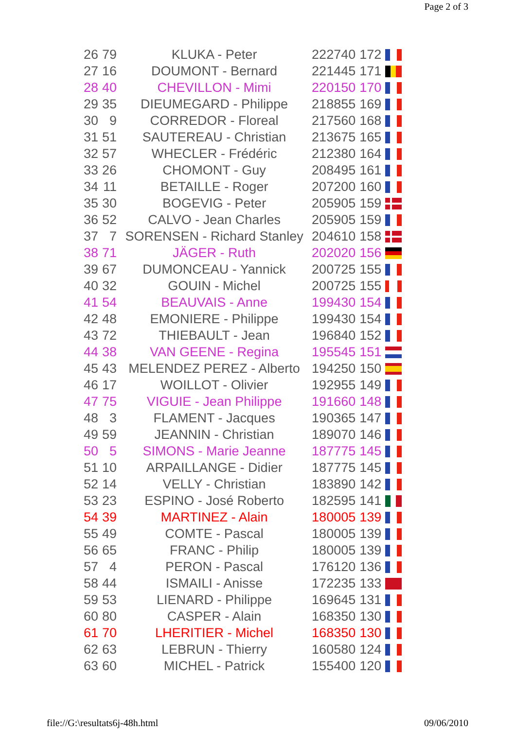Page 2 of 3
| 26 | 79 | KLUKA - Peter | 222740 | 172 | |
| 27 | 16 | DOUMONT - Bernard | 221445 | 171 | |
| 28 | 40 | CHEVILLON - Mimi | 220150 | 170 | |
| 29 | 35 | DIEUMEGARD - Philippe | 218855 | 169 | |
| 30 | 9 | CORREDOR - Floreal | 217560 | 168 | |
| 31 | 51 | SAUTEREAU - Christian | 213675 | 165 | |
| 32 | 57 | WHECLER - Frédéric | 212380 | 164 | |
| 33 | 26 | CHOMONT - Guy | 208495 | 161 | |
| 34 | 11 | BETAILLE - Roger | 207200 | 160 | |
| 35 | 30 | BOGEVIG - Peter | 205905 | 159 | |
| 36 | 52 | CALVO - Jean Charles | 205905 | 159 | |
| 37 | 7 | SORENSEN - Richard Stanley | 204610 | 158 | |
| 38 | 71 | JÄGER - Ruth | 202020 | 156 | |
| 39 | 67 | DUMONCEAU - Yannick | 200725 | 155 | |
| 40 | 32 | GOUIN - Michel | 200725 | 155 | |
| 41 | 54 | BEAUVAIS - Anne | 199430 | 154 | |
| 42 | 48 | EMONIERE - Philippe | 199430 | 154 | |
| 43 | 72 | THIEBAULT - Jean | 196840 | 152 | |
| 44 | 38 | VAN GEENE - Regina | 195545 | 151 | |
| 45 | 43 | MELENDEZ PEREZ - Alberto | 194250 | 150 | |
| 46 | 17 | WOILLOT - Olivier | 192955 | 149 | |
| 47 | 75 | VIGUIE - Jean Philippe | 191660 | 148 | |
| 48 | 3 | FLAMENT - Jacques | 190365 | 147 | |
| 49 | 59 | JEANNIN - Christian | 189070 | 146 | |
| 50 | 5 | SIMONS - Marie Jeanne | 187775 | 145 | |
| 51 | 10 | ARPAILLANGE - Didier | 187775 | 145 | |
| 52 | 14 | VELLY - Christian | 183890 | 142 | |
| 53 | 23 | ESPINO - José Roberto | 182595 | 141 | |
| 54 | 39 | MARTINEZ - Alain | 180005 | 139 | |
| 55 | 49 | COMTE - Pascal | 180005 | 139 | |
| 56 | 65 | FRANC - Philip | 180005 | 139 | |
| 57 | 4 | PERON - Pascal | 176120 | 136 | |
| 58 | 44 | ISMAILI - Anisse | 172235 | 133 | |
| 59 | 53 | LIENARD - Philippe | 169645 | 131 | |
| 60 | 80 | CASPER - Alain | 168350 | 130 | |
| 61 | 70 | LHERITIER - Michel | 168350 | 130 | |
| 62 | 63 | LEBRUN - Thierry | 160580 | 124 | |
| 63 | 60 | MICHEL - Patrick | 155400 | 120 | |
file://G:\resultats6j-48h.html 09/06/2010